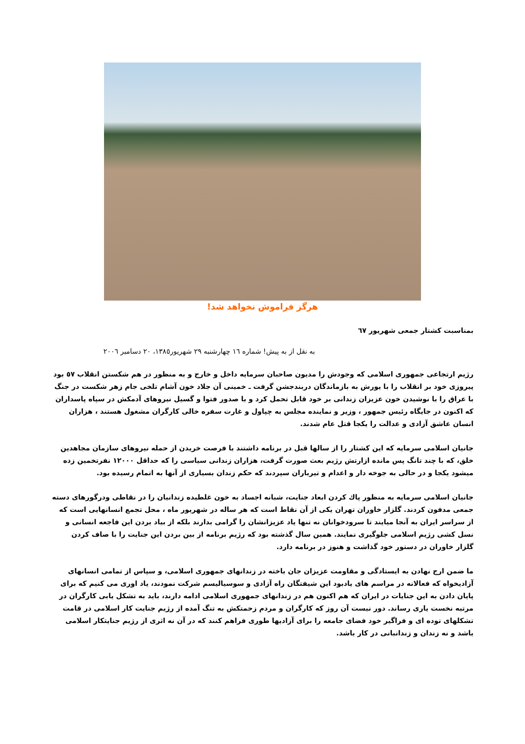هرگز فراموش نخواهد شد!
بمناسبت کشتار جمعی شهریور ٦٧
به نقل از به پیش! شماره ١٦ چهارشنبه ٢٩ شهریور١٣٨٥، ٢٠ دسامبر ٢٠٠٦
رژیم ارتجاعی جمهوری اسلامی که وجودش را مدیون صاحبان سرمایه داخل و خارج و به منظور در هم شکستن انقلاب ٥٧ بود پیروزی خود بر انقلاب را با یورش به بازماندگان دربندجشن گرفت ـ خمینی آن جلاد خون آشام تلخی جام زهر شکست در جنگ با عراق را با نوشیدن خون عزیزان زندانی بر خود قابل تحمل کرد و با صدور فتوا و گسیل نیروهای آدمکش در سپاه پاسداران که اکنون در جایگاه رئیس جمهور ، وزیر و نماینده مجلس به چپاول و غارت سفره خالی کارگران مشغول هستند ، هزاران انسان عاشق آزادی و عدالت را یکجا قتل عام شدند.
جانیان اسلامی سرمایه که این کشتار را از سالها قبل در برنامه داشتند با فرصت خریدن از حمله نیروهای سازمان مجاهدین خلق، که با چند تانگ پس مانده ازارتش رژیم بعث صورت گرفت، هزاران زندانی سیاسی را که حداقل ١٢٠٠٠ نفرتخمین زده میشود یکجا و در حالی به جوخه دار و اعدام و تیرباران سپردند که حکم زندان بسیاری از آنها به اتمام رسیده بود.
جانیان اسلامی سرمایه به منظور پاك کردن ابعاد جنایت، شبانه اجساد به خون غلطیده زندانیان را در نقاطی ودرگورهای دسته جمعی مدفون کردند. گلزار خاوران تهران یکی از آن نقاط است که هر ساله در شهریور ماه ، محل تجمع انسانهایی است که از سراسر ایران به آنجا میایند تا سرودخوانان نه تنها یاد عزیزانشان را گرامی بدارند بلکه از بیاد بردن این فاجعه انسانی و نسل کشی رژیم اسلامی جلوگیری نمایند. همین سال گذشته بود که رژیم برنامه از بین بردن این جنایت را با صاف کردن گلزار خاوران در دستور خود گذاشت و هنوز در برنامه دارد.
ما ضمن ارج نهادن به ایستادگی و مقاومت عزیزان جان باخته در زندانهای جمهوری اسلامی، و سپاس از تمامی انسانهای آزادیخواه که فعالانه در مراسم های یادبود این شیفتگان راه آزادی و سوسیالیسم شرکت نمودند، یاد اوری می کنیم که برای پایان دادن به این جنایات در ایران که هم اکنون هم در زندانهای جمهوری اسلامی ادامه دارند، باید به تشکل یابی کارگران در مرتبه نخست یاری رساند. دور نیست آن روز که کارگران و مردم زحمتکش به تنگ آمده از رژیم جنایت کار اسلامی در قامت تشکلهای توده ای و فراگیر خود فضای جامعه را برای آزادیها طوری فراهم کنند که در آن نه اثری از رژیم جنایتکار اسلامی باشد و نه زندان و زندانبانی در کار باشد.